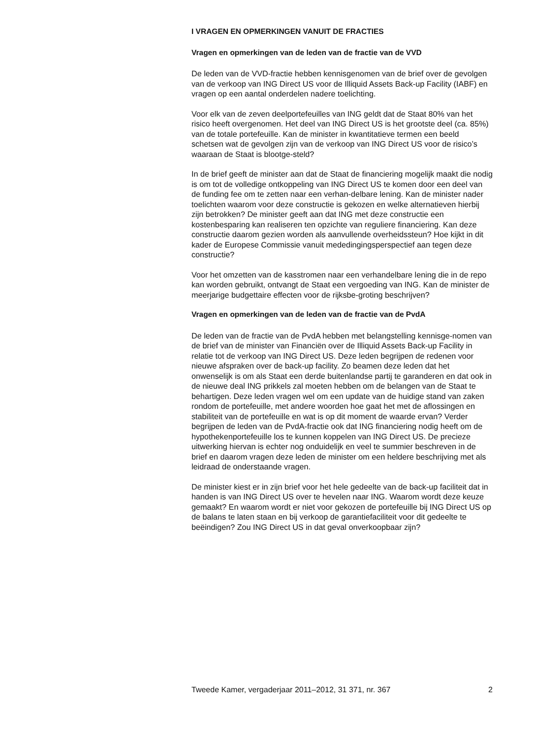I VRAGEN EN OPMERKINGEN VANUIT DE FRACTIES
Vragen en opmerkingen van de leden van de fractie van de VVD
De leden van de VVD-fractie hebben kennisgenomen van de brief over de gevolgen van de verkoop van ING Direct US voor de Illiquid Assets Back-up Facility (IABF) en vragen op een aantal onderdelen nadere toelichting.
Voor elk van de zeven deelportefeuilles van ING geldt dat de Staat 80% van het risico heeft overgenomen. Het deel van ING Direct US is het grootste deel (ca. 85%) van de totale portefeuille. Kan de minister in kwantitatieve termen een beeld schetsen wat de gevolgen zijn van de verkoop van ING Direct US voor de risico’s waaraan de Staat is blootge-steld?
In de brief geeft de minister aan dat de Staat de financiering mogelijk maakt die nodig is om tot de volledige ontkoppeling van ING Direct US te komen door een deel van de funding fee om te zetten naar een verhan-delbare lening. Kan de minister nader toelichten waarom voor deze constructie is gekozen en welke alternatieven hierbij zijn betrokken? De minister geeft aan dat ING met deze constructie een kostenbesparing kan realiseren ten opzichte van reguliere financiering. Kan deze constructie daarom gezien worden als aanvullende overheidssteun? Hoe kijkt in dit kader de Europese Commissie vanuit mededingingsperspectief aan tegen deze constructie?
Voor het omzetten van de kasstromen naar een verhandelbare lening die in de repo kan worden gebruikt, ontvangt de Staat een vergoeding van ING. Kan de minister de meerjarige budgettaire effecten voor de rijksbe-groting beschrijven?
Vragen en opmerkingen van de leden van de fractie van de PvdA
De leden van de fractie van de PvdA hebben met belangstelling kennisge-nomen van de brief van de minister van Financiën over de Illiquid Assets Back-up Facility in relatie tot de verkoop van ING Direct US. Deze leden begrijpen de redenen voor nieuwe afspraken over de back-up facility. Zo beamen deze leden dat het onwenselijk is om als Staat een derde buitenlandse partij te garanderen en dat ook in de nieuwe deal ING prikkels zal moeten hebben om de belangen van de Staat te behartigen. Deze leden vragen wel om een update van de huidige stand van zaken rondom de portefeuille, met andere woorden hoe gaat het met de aflossingen en stabiliteit van de portefeuille en wat is op dit moment de waarde ervan? Verder begrijpen de leden van de PvdA-fractie ook dat ING financiering nodig heeft om de hypothekenportefeuille los te kunnen koppelen van ING Direct US. De precieze uitwerking hiervan is echter nog onduidelijk en veel te summier beschreven in de brief en daarom vragen deze leden de minister om een heldere beschrijving met als leidraad de onderstaande vragen.
De minister kiest er in zijn brief voor het hele gedeelte van de back-up faciliteit dat in handen is van ING Direct US over te hevelen naar ING. Waarom wordt deze keuze gemaakt? En waarom wordt er niet voor gekozen de portefeuille bij ING Direct US op de balans te laten staan en bij verkoop de garantiefaciliteit voor dit gedeelte te beëindigen? Zou ING Direct US in dat geval onverkoopbaar zijn?
Tweede Kamer, vergaderjaar 2011–2012, 31 371, nr. 367 2